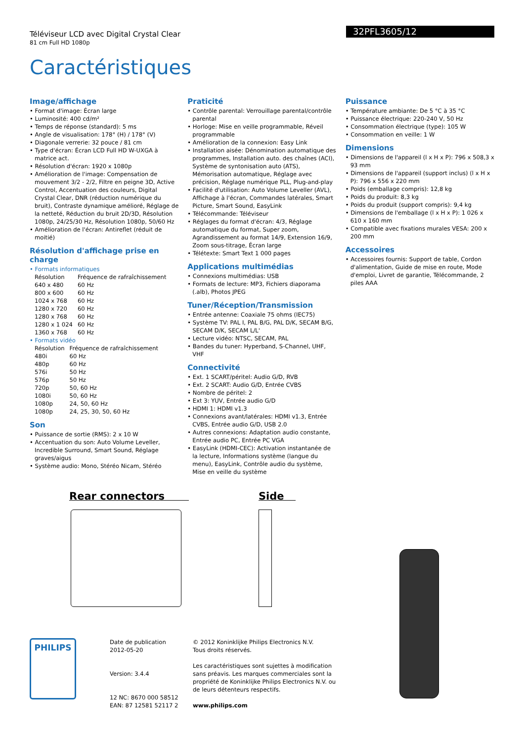Téléviseur LCD avec Digital Crystal Clear
81 cm Full HD 1080p
32PFL3605/12
Caractéristiques
Image/affichage
• Format d'image: Écran large
• Luminosité: 400 cd/m²
• Temps de réponse (standard): 5 ms
• Angle de visualisation: 178° (H) / 178° (V)
• Diagonale verrerie: 32 pouce / 81 cm
• Type d'écran: Écran LCD Full HD W-UXGA à matrice act.
• Résolution d'écran: 1920 x 1080p
• Amélioration de l'image: Compensation de mouvement 3/2 - 2/2, Filtre en peigne 3D, Active Control, Accentuation des couleurs, Digital Crystal Clear, DNR (réduction numérique du bruit), Contraste dynamique amélioré, Réglage de la netteté, Réduction du bruit 2D/3D, Résolution 1080p, 24/25/30 Hz, Résolution 1080p, 50/60 Hz
• Amélioration de l'écran: Antireflet (réduit de moitié)
Résolution d'affichage prise en charge
• Formats informatiques
| Résolution | Fréquence de rafraîchissement |
| 640 x 480 | 60 Hz |
| 800 x 600 | 60 Hz |
| 1024 x 768 | 60 Hz |
| 1280 x 720 | 60 Hz |
| 1280 x 768 | 60 Hz |
| 1280 x 1 024 | 60 Hz |
| 1360 x 768 | 60 Hz |
• Formats vidéo
| Résolution | Fréquence de rafraîchissement |
| 480i | 60 Hz |
| 480p | 60 Hz |
| 576i | 50 Hz |
| 576p | 50 Hz |
| 720p | 50, 60 Hz |
| 1080i | 50, 60 Hz |
| 1080p | 24, 50, 60 Hz |
| 1080p | 24, 25, 30, 50, 60 Hz |
Son
• Puissance de sortie (RMS): 2 x 10 W
• Accentuation du son: Auto Volume Leveller, Incredible Surround, Smart Sound, Réglage graves/aigus
• Système audio: Mono, Stéréo Nicam, Stéréo
Praticité
• Contrôle parental: Verrouillage parental/contrôle parental
• Horloge: Mise en veille programmable, Réveil programmable
• Amélioration de la connexion: Easy Link
• Installation aisée: Dénomination automatique des programmes, Installation auto. des chaînes (ACI), Système de syntonisation auto (ATS), Mémorisation automatique, Réglage avec précision, Réglage numérique PLL, Plug-and-play
• Facilité d'utilisation: Auto Volume Leveller (AVL), Affichage à l'écran, Commandes latérales, Smart Picture, Smart Sound, EasyLink
• Télécommande: Téléviseur
• Réglages du format d'écran: 4/3, Réglage automatique du format, Super zoom, Agrandissement au format 14/9, Extension 16/9, Zoom sous-titrage, Écran large
• Télétexte: Smart Text 1 000 pages
Applications multimédias
• Connexions multimédias: USB
• Formats de lecture: MP3, Fichiers diaporama (.alb), Photos JPEG
Tuner/Réception/Transmission
• Entrée antenne: Coaxiale 75 ohms (IEC75)
• Système TV: PAL I, PAL B/G, PAL D/K, SECAM B/G, SECAM D/K, SECAM L/L'
• Lecture vidéo: NTSC, SECAM, PAL
• Bandes du tuner: Hyperband, S-Channel, UHF, VHF
Connectivité
• Ext. 1 SCART/péritel: Audio G/D, RVB
• Ext. 2 SCART: Audio G/D, Entrée CVBS
• Nombre de péritel: 2
• Ext 3: YUV, Entrée audio G/D
• HDMI 1: HDMI v1.3
• Connexions avant/latérales: HDMI v1.3, Entrée CVBS, Entrée audio G/D, USB 2.0
• Autres connexions: Adaptation audio constante, Entrée audio PC, Entrée PC VGA
• EasyLink (HDMI-CEC): Activation instantanée de la lecture, Informations système (langue du menu), EasyLink, Contrôle audio du système, Mise en veille du système
Puissance
• Température ambiante: De 5 °C à 35 °C
• Puissance électrique: 220-240 V, 50 Hz
• Consommation électrique (type): 105 W
• Consommation en veille: 1 W
Dimensions
• Dimensions de l'appareil (l x H x P): 796 x 508,3 x 93 mm
• Dimensions de l'appareil (support inclus) (l x H x P): 796 x 556 x 220 mm
• Poids (emballage compris): 12,8 kg
• Poids du produit: 8,3 kg
• Poids du produit (support compris): 9,4 kg
• Dimensions de l'emballage (l x H x P): 1 026 x 610 x 160 mm
• Compatible avec fixations murales VESA: 200 x 200 mm
Accessoires
• Accessoires fournis: Support de table, Cordon d'alimentation, Guide de mise en route, Mode d'emploi, Livret de garantie, Télécommande, 2 piles AAA
Rear connectors Side
PHILIPS
Date de publication
2012-05-20
Version: 3.4.4
12 NC: 8670 000 58512
EAN: 87 12581 52117 2
© 2012 Koninklijke Philips Electronics N.V.
Tous droits réservés.
Les caractéristiques sont sujettes à modification sans préavis. Les marques commerciales sont la propriété de Koninklijke Philips Electronics N.V. ou de leurs détenteurs respectifs.
www.philips.com